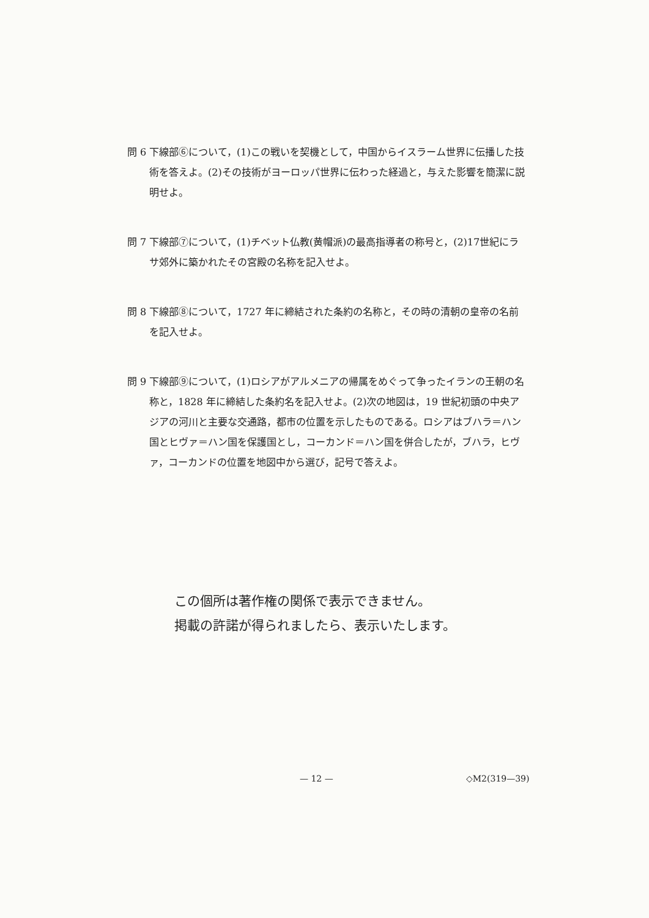問 6
下線部⑥について，(1)この戦いを契機として，中国からイスラーム世界に伝播した技術を答えよ。(2)その技術がヨーロッパ世界に伝わった経過と，与えた影響を簡潔に説明せよ。
問 7
下線部⑦について，(1)チベット仏教(黄帽派)の最高指導者の称号と，(2)17世紀にラサ郊外に築かれたその宮殿の名称を記入せよ。
問 8
下線部⑧について，1727 年に締結された条約の名称と，その時の清朝の皇帝の名前を記入せよ。
問 9
下線部⑨について，(1)ロシアがアルメニアの帰属をめぐって争ったイランの王朝の名称と，1828 年に締結した条約名を記入せよ。(2)次の地図は，19 世紀初頭の中央アジアの河川と主要な交通路，都市の位置を示したものである。ロシアはブハラ＝ハン国とヒヴァ＝ハン国を保護国とし，コーカンド＝ハン国を併合したが，ブハラ，ヒヴァ，コーカンドの位置を地図中から選び，記号で答えよ。
この個所は著作権の関係で表示できません。
掲載の許諾が得られましたら、表示いたします。
— 12 — ◇M2(319—39)